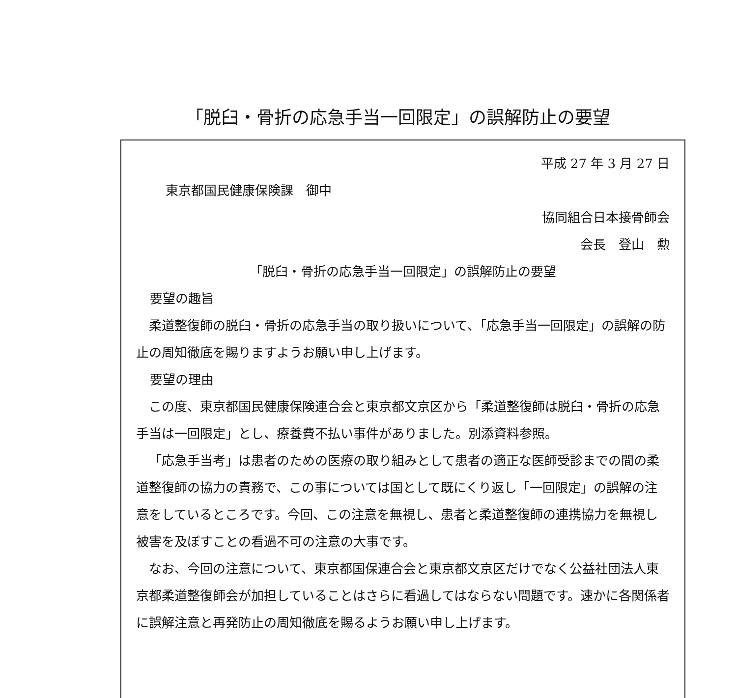「脱臼・骨折の応急手当一回限定」の誤解防止の要望
平成 27 年 3 月 27 日
東京都国民健康保険課　御中
協同組合日本接骨師会
会長　登山　勲
「脱臼・骨折の応急手当一回限定」の誤解防止の要望
要望の趣旨
柔道整復師の脱臼・骨折の応急手当の取り扱いについて、「応急手当一回限定」の誤解の防止の周知徹底を賜りますようお願い申し上げます。
要望の理由
この度、東京都国民健康保険連合会と東京都文京区から「柔道整復師は脱臼・骨折の応急手当は一回限定」とし、療養費不払い事件がありました。別添資料参照。
「応急手当考」は患者のための医療の取り組みとして患者の適正な医師受診までの間の柔道整復師の協力の責務で、この事については国として既にくり返し「一回限定」の誤解の注意をしているところです。今回、この注意を無視し、患者と柔道整復師の連携協力を無視し被害を及ぼすことの看過不可の注意の大事です。
なお、今回の注意について、東京都国保連合会と東京都文京区だけでなく公益社団法人東京都柔道整復師会が加担していることはさらに看過してはならない問題です。速かに各関係者に誤解注意と再発防止の周知徹底を賜るようお願い申し上げます。